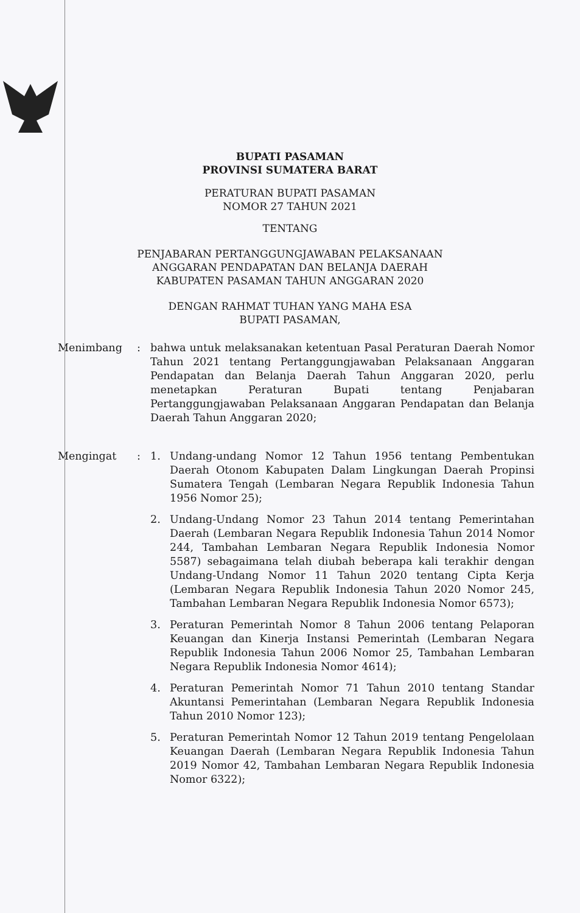BUPATI PASAMAN
PROVINSI SUMATERA BARAT
PERATURAN BUPATI PASAMAN
NOMOR 27 TAHUN 2021
TENTANG
PENJABARAN PERTANGGUNGJAWABAN PELAKSANAAN
ANGGARAN PENDAPATAN DAN BELANJA DAERAH
KABUPATEN PASAMAN TAHUN ANGGARAN 2020
DENGAN RAHMAT TUHAN YANG MAHA ESA
BUPATI PASAMAN,
Menimbang : bahwa untuk melaksanakan ketentuan Pasal Peraturan Daerah Nomor Tahun 2021 tentang Pertanggungjawaban Pelaksanaan Anggaran Pendapatan dan Belanja Daerah Tahun Anggaran 2020, perlu menetapkan Peraturan Bupati tentang Penjabaran Pertanggungjawaban Pelaksanaan Anggaran Pendapatan dan Belanja Daerah Tahun Anggaran 2020;
Mengingat : 1. Undang-undang Nomor 12 Tahun 1956 tentang Pembentukan Daerah Otonom Kabupaten Dalam Lingkungan Daerah Propinsi Sumatera Tengah (Lembaran Negara Republik Indonesia Tahun 1956 Nomor 25);
2. Undang-Undang Nomor 23 Tahun 2014 tentang Pemerintahan Daerah (Lembaran Negara Republik Indonesia Tahun 2014 Nomor 244, Tambahan Lembaran Negara Republik Indonesia Nomor 5587) sebagaimana telah diubah beberapa kali terakhir dengan Undang-Undang Nomor 11 Tahun 2020 tentang Cipta Kerja (Lembaran Negara Republik Indonesia Tahun 2020 Nomor 245, Tambahan Lembaran Negara Republik Indonesia Nomor 6573);
3. Peraturan Pemerintah Nomor 8 Tahun 2006 tentang Pelaporan Keuangan dan Kinerja Instansi Pemerintah (Lembaran Negara Republik Indonesia Tahun 2006 Nomor 25, Tambahan Lembaran Negara Republik Indonesia Nomor 4614);
4. Peraturan Pemerintah Nomor 71 Tahun 2010 tentang Standar Akuntansi Pemerintahan (Lembaran Negara Republik Indonesia Tahun 2010 Nomor 123);
5. Peraturan Pemerintah Nomor 12 Tahun 2019 tentang Pengelolaan Keuangan Daerah (Lembaran Negara Republik Indonesia Tahun 2019 Nomor 42, Tambahan Lembaran Negara Republik Indonesia Nomor 6322);